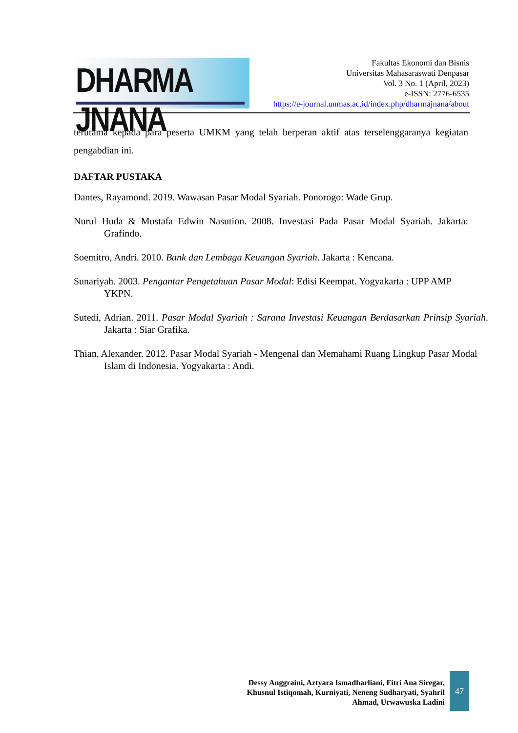DHARMA JNANA
Fakultas Ekonomi dan Bisnis
Universitas Mahasaraswati Denpasar
Vol. 3 No. 1 (April, 2023)
e-ISSN: 2776-6535
https://e-journal.unmas.ac.id/index.php/dharmajnana/about
terutama kepada para peserta UMKM yang telah berperan aktif atas terselenggaranya kegiatan pengabdian ini.
DAFTAR PUSTAKA
Dantes, Rayamond. 2019. Wawasan Pasar Modal Syariah. Ponorogo: Wade Grup.
Nurul Huda & Mustafa Edwin Nasution. 2008. Investasi Pada Pasar Modal Syariah. Jakarta: Grafindo.
Soemitro, Andri. 2010. Bank dan Lembaga Keuangan Syariah. Jakarta : Kencana.
Sunariyah. 2003. Pengantar Pengetahuan Pasar Modal: Edisi Keempat. Yogyakarta : UPP AMP YKPN.
Sutedi, Adrian. 2011. Pasar Modal Syariah : Sarana Investasi Keuangan Berdasarkan Prinsip Syariah. Jakarta : Siar Grafika.
Thian, Alexander. 2012. Pasar Modal Syariah - Mengenal dan Memahami Ruang Lingkup Pasar Modal Islam di Indonesia. Yogyakarta : Andi.
Dessy Anggraini, Aztyara Ismadharliani, Fitri Ana Siregar,
Khusnul Istiqomah, Kurniyati, Neneng Sudharyati, Syahril
Ahmad, Urwawuska Ladini
47